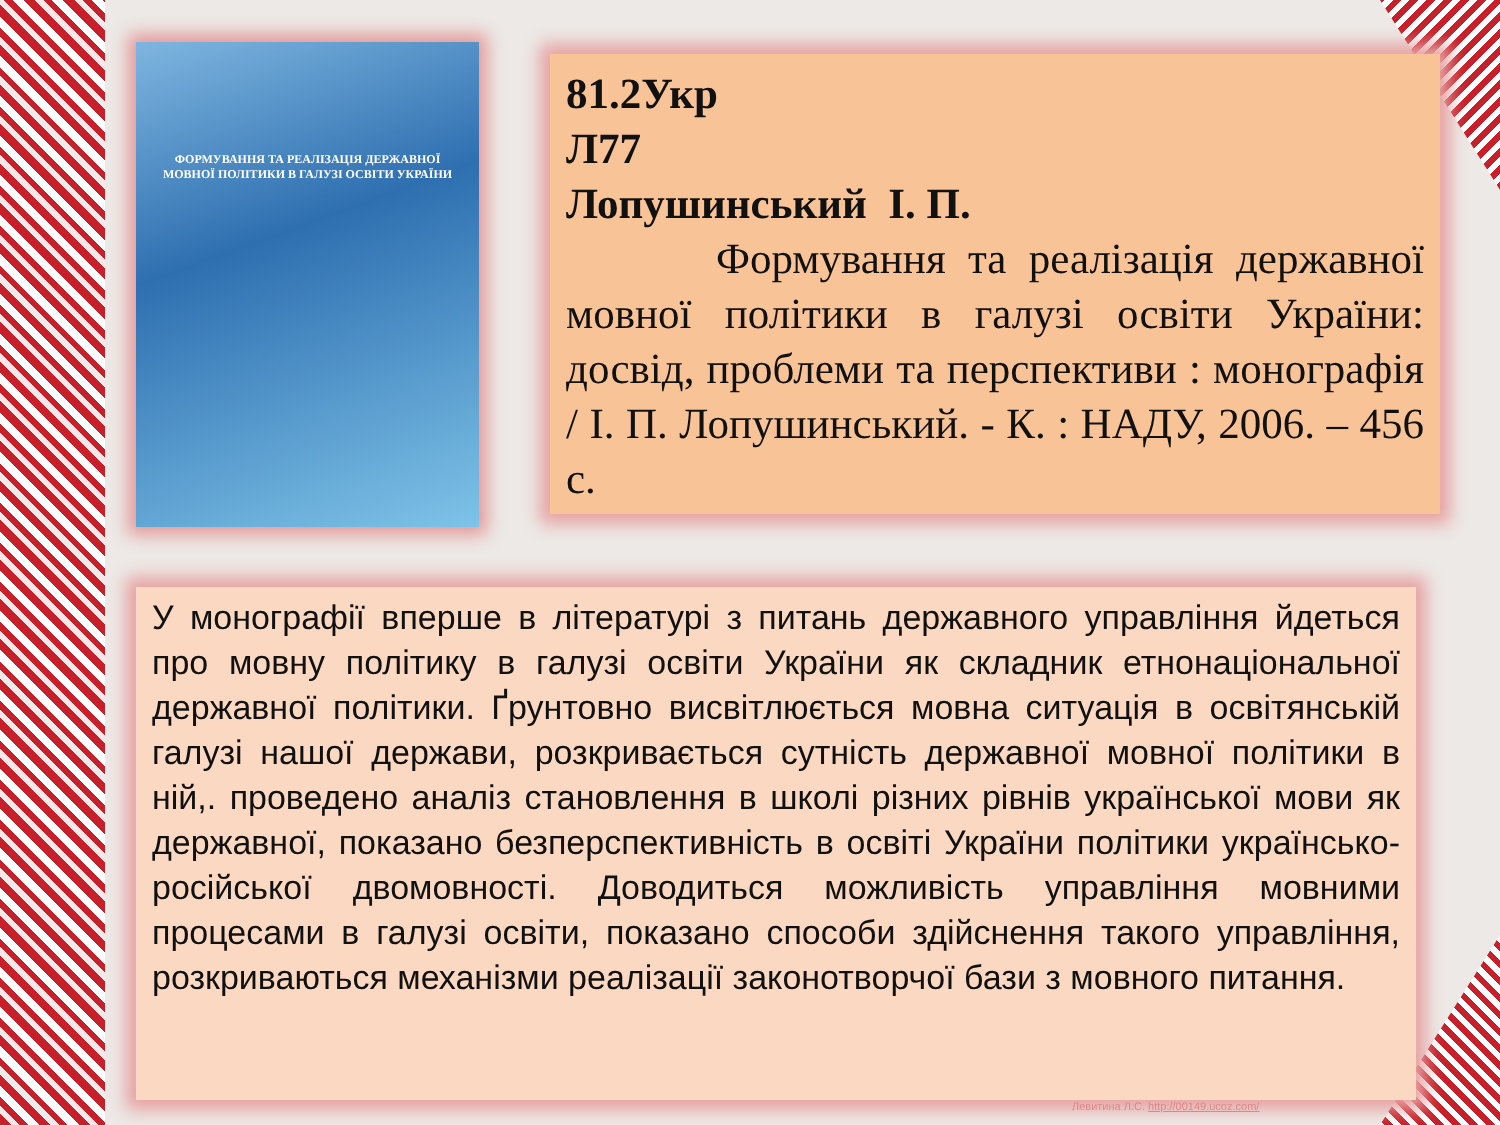ФОРМУВАННЯ ТА РЕАЛІЗАЦІЯ ДЕРЖАВНОЇ МОВНОЇ ПОЛІТИКИ В ГАЛУЗІ ОСВІТИ УКРАЇНИ
81.2Укр
Л77
Лопушинський І. П.
Формування та реалізація державної мовної політики в галузі освіти України: досвід, проблеми та перспективи : монографія / І. П. Лопушинський. - К. : НАДУ, 2006. – 456 с.
У монографії вперше в літературі з питань державного управління йдеться про мовну політику в галузі освіти України як складник етнонаціональної державної політики. Ґрунтовно висвітлюється мовна ситуація в освітянській галузі нашої держави, розкривається сутність державної мовної політики в ній,. проведено аналіз становлення в школі різних рівнів української мови як державної, показано безперспективність в освіті України політики українсько-російської двомовності. Доводиться можливість управління мовними процесами в галузі освіти, показано способи здійснення такого управління, розкриваються механізми реалізації законотворчої бази з мовного питання.
Левитина Л.С. http://00149.ucoz.com/